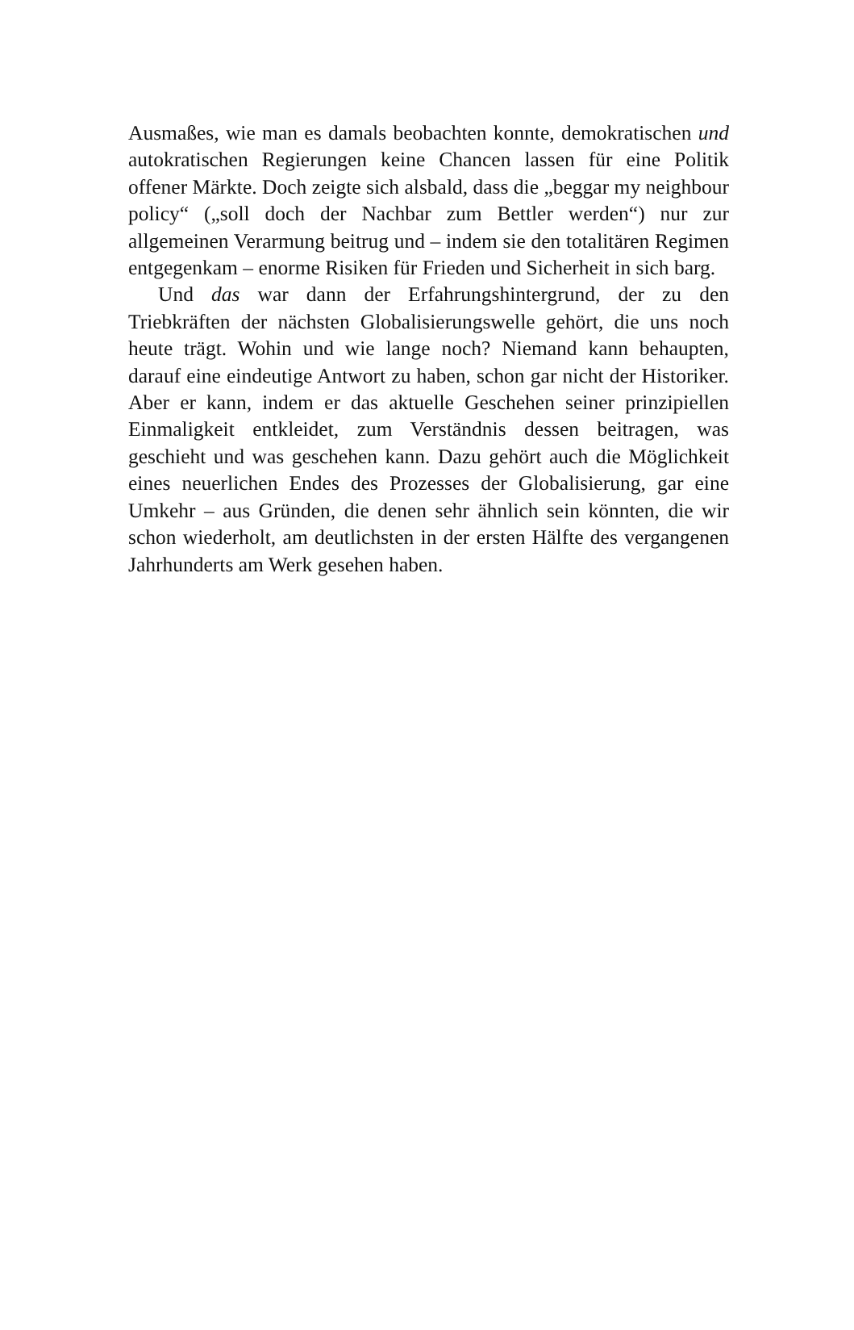Ausmaßes, wie man es damals beobachten konnte, demokratischen und autokratischen Regierungen keine Chancen lassen für eine Politik offener Märkte. Doch zeigte sich alsbald, dass die „beggar my neighbour policy“ („soll doch der Nachbar zum Bettler werden“) nur zur allgemeinen Verarmung beitrug und – indem sie den totalitären Regimen entgegenkam – enorme Risiken für Frieden und Sicherheit in sich barg.
Und das war dann der Erfahrungshintergrund, der zu den Triebkräften der nächsten Globalisierungswelle gehört, die uns noch heute trägt. Wohin und wie lange noch? Niemand kann behaupten, darauf eine eindeutige Antwort zu haben, schon gar nicht der Historiker. Aber er kann, indem er das aktuelle Geschehen seiner prinzipiellen Einmaligkeit entkleidet, zum Verständnis dessen beitragen, was geschieht und was geschehen kann. Dazu gehört auch die Möglichkeit eines neuerlichen Endes des Prozesses der Globalisierung, gar eine Umkehr – aus Gründen, die denen sehr ähnlich sein könnten, die wir schon wiederholt, am deutlichsten in der ersten Hälfte des vergangenen Jahrhunderts am Werk gesehen haben.